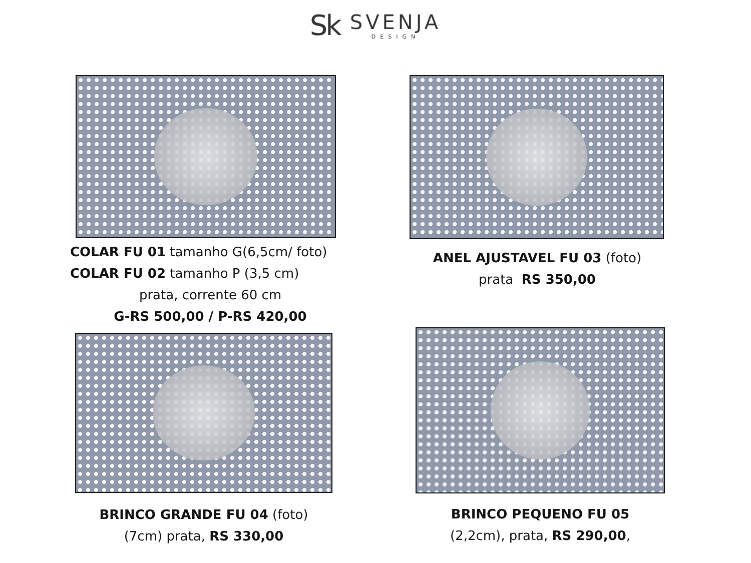Sk
SVENJA
DESIGN
COLAR FU 01 tamanho G(6,5cm/ foto)
COLAR FU 02 tamanho P (3,5 cm)
prata, corrente 60 cm
G-RS 500,00 / P-RS 420,00
ANEL AJUSTAVEL FU 03 (foto)
prata RS 350,00
BRINCO GRANDE FU 04 (foto)
(7cm) prata, RS 330,00
BRINCO PEQUENO FU 05
(2,2cm), prata, RS 290,00,